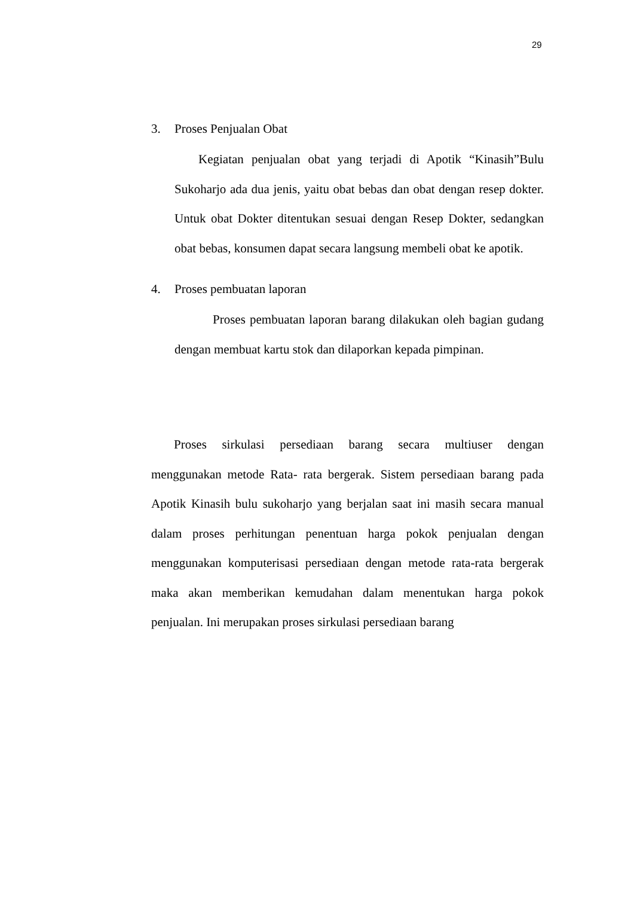29
3. Proses Penjualan Obat
Kegiatan penjualan obat yang terjadi di Apotik “Kinasih”Bulu Sukoharjo ada dua jenis, yaitu obat bebas dan obat dengan resep dokter. Untuk obat Dokter ditentukan sesuai dengan Resep Dokter, sedangkan obat bebas, konsumen dapat secara langsung membeli obat ke apotik.
4. Proses pembuatan laporan
Proses pembuatan laporan barang dilakukan oleh bagian gudang dengan membuat kartu stok dan dilaporkan kepada pimpinan.
Proses sirkulasi persediaan barang secara multiuser dengan menggunakan metode Rata- rata bergerak. Sistem persediaan barang pada Apotik Kinasih bulu sukoharjo yang berjalan saat ini masih secara manual dalam proses perhitungan penentuan harga pokok penjualan dengan menggunakan komputerisasi persediaan dengan metode rata-rata bergerak maka akan memberikan kemudahan dalam menentukan harga pokok penjualan. Ini merupakan proses sirkulasi persediaan barang